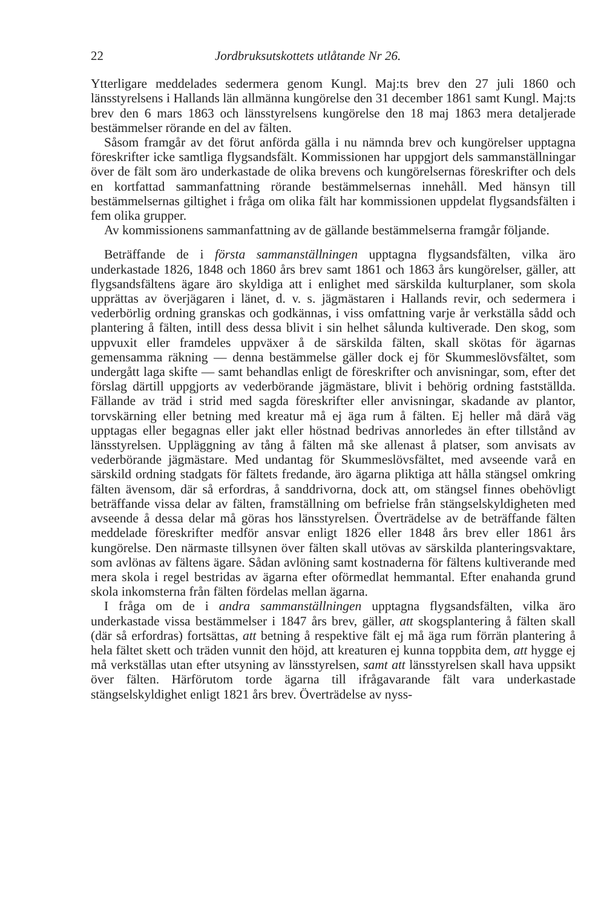22 Jordbruksutskottets utlåtande Nr 26.
Ytterligare meddelades sedermera genom Kungl. Maj:ts brev den 27 juli 1860 och länsstyrelsens i Hallands län allmänna kungörelse den 31 december 1861 samt Kungl. Maj:ts brev den 6 mars 1863 och länsstyrelsens kungörelse den 18 maj 1863 mera detaljerade bestämmelser rörande en del av fälten.
Såsom framgår av det förut anförda gälla i nu nämnda brev och kungörelser upptagna föreskrifter icke samtliga flygsandsfält. Kommissionen har uppgjort dels sammanställningar över de fält som äro underkastade de olika brevens och kungörelsernas föreskrifter och dels en kortfattad sammanfattning rörande bestämmelsernas innehåll. Med hänsyn till bestämmelsernas giltighet i fråga om olika fält har kommissionen uppdelat flygsandsfälten i fem olika grupper.
Av kommissionens sammanfattning av de gällande bestämmelserna framgår följande.
Beträffande de i första sammanställningen upptagna flygsandsfälten, vilka äro underkastade 1826, 1848 och 1860 års brev samt 1861 och 1863 års kungörelser, gäller, att flygsandsfältens ägare äro skyldiga att i enlighet med särskilda kulturplaner, som skola upprättas av överjägaren i länet, d. v. s. jägmästaren i Hallands revir, och sedermera i vederbörlig ordning granskas och godkännas, i viss omfattning varje år verkställa sådd och plantering å fälten, intill dess dessa blivit i sin helhet sålunda kultiverade. Den skog, som uppvuxit eller framdeles uppväxer å de särskilda fälten, skall skötas för ägarnas gemensamma räkning — denna bestämmelse gäller dock ej för Skummeslövsfältet, som undergått laga skifte — samt behandlas enligt de föreskrifter och anvisningar, som, efter det förslag därtill uppgjorts av vederbörande jägmästare, blivit i behörig ordning fastställda. Fällande av träd i strid med sagda föreskrifter eller anvisningar, skadande av plantor, torvskärning eller betning med kreatur må ej äga rum å fälten. Ej heller må därå väg upptagas eller begagnas eller jakt eller höstnad bedrivas annorledes än efter tillstånd av länsstyrelsen. Uppläggning av tång å fälten må ske allenast å platser, som anvisats av vederbörande jägmästare. Med undantag för Skummeslövsfältet, med avseende varå en särskild ordning stadgats för fältets fredande, äro ägarna pliktiga att hålla stängsel omkring fälten ävensom, där så erfordras, å sanddrivorna, dock att, om stängsel finnes obehövligt beträffande vissa delar av fälten, framställning om befrielse från stängselskyldigheten med avseende å dessa delar må göras hos länsstyrelsen. Överträdelse av de beträffande fälten meddelade föreskrifter medför ansvar enligt 1826 eller 1848 års brev eller 1861 års kungörelse. Den närmaste tillsynen över fälten skall utövas av särskilda planteringsvaktare, som avlönas av fältens ägare. Sådan avlöning samt kostnaderna för fältens kultiverande med mera skola i regel bestridas av ägarna efter oförmedlat hemmantal. Efter enahanda grund skola inkomsterna från fälten fördelas mellan ägarna.
I fråga om de i andra sammanställningen upptagna flygsandsfälten, vilka äro underkastade vissa bestämmelser i 1847 års brev, gäller, att skogsplantering å fälten skall (där så erfordras) fortsättas, att betning å respektive fält ej må äga rum förrän plantering å hela fältet skett och träden vunnit den höjd, att kreaturen ej kunna toppbita dem, att hygge ej må verkställas utan efter utsyning av länsstyrelsen, samt att länsstyrelsen skall hava uppsikt över fälten. Härförutom torde ägarna till ifrågavarande fält vara underkastade stängselskyldighet enligt 1821 års brev. Överträdelse av nyss-